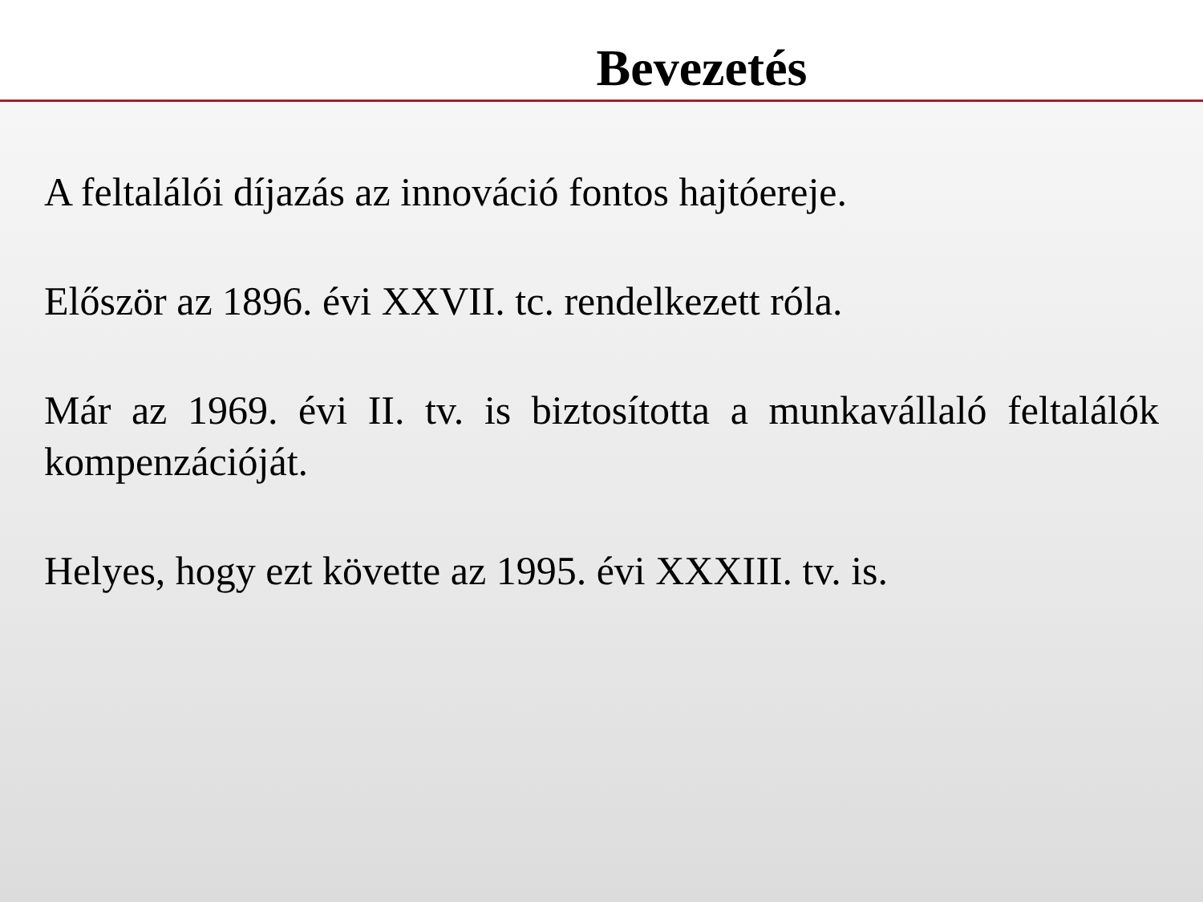Bevezetés
A feltalálói díjazás az innováció fontos hajtóereje.
Először az 1896. évi XXVII. tc. rendelkezett róla.
Már az 1969. évi II. tv. is biztosította a munkavállaló feltalálók kompenzációját.
Helyes, hogy ezt követte az 1995. évi XXXIII. tv. is.